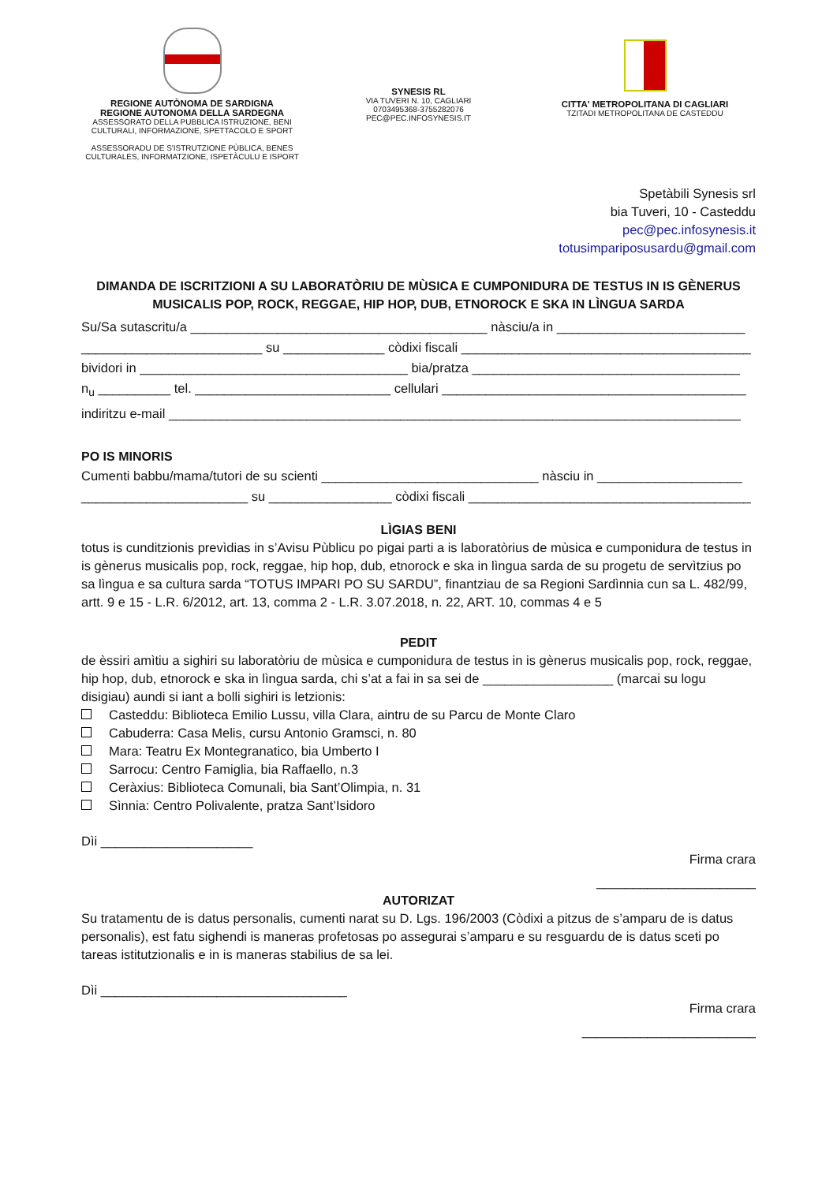REGIONE AUTÒNOMA DE SARDIGNA
REGIONE AUTONOMA DELLA SARDEGNA
ASSESSORATO DELLA PUBBLICA ISTRUZIONE, BENI
CULTURALI, INFORMAZIONE, SPETTACOLO E SPORT
ASSESSORADU DE S'ISTRUTZIONE PÙBLICA, BENES
CULTURALES, INFORMATZIONE, ISPETÀCULU E ISPORT
SYNESIS RL
VIA TUVERI N. 10, CAGLIARI
0703495368-3755282076
PEC@PEC.INFOSYNESIS.IT
CITTA' METROPOLITANA DI CAGLIARI
TZITADI METROPOLITANA DE CASTEDDU
Spetàbili Synesis srl
bia Tuveri, 10 - Casteddu
pec@pec.infosynesis.it
totusimpariposusardu@gmail.com
DIMANDA DE ISCRITZIONI A SU LABORATÒRIU DE MÙSICA E CUMPONIDURA DE TESTUS IN IS GÈNERUS MUSICALIS POP, ROCK, REGGAE, HIP HOP, DUB, ETNOROCK E SKA IN LÌNGUA SARDA
Su/Sa sutascritu/a _________________________________________ nàsciu/a in __________________________
_________________________ su ______________ còdixi fiscali ________________________________________
bividori in _____________________________________ bia/pratza _____________________________________
n<sub>u</sub> __________ tel. ___________________________ cellulari __________________________________________
indiritzu e-mail _______________________________________________________________________________
PO IS MINORIS
Cumenti babbu/mama/tutori de su scienti ______________________________ nàsciu in ____________________
_______________________ su _________________ còdixi fiscali _______________________________________
LÌGIAS BENI
totus is cunditzionis prevìdias in s’Avisu Pùblicu po pigai parti a is laboratòrius de mùsica e cumponidura de testus in is gènerus musicalis pop, rock, reggae, hip hop, dub, etnorock e ska in lìngua sarda de su progetu de servìtzius po sa lìngua e sa cultura sarda “TOTUS IMPARI PO SU SARDU”, finantziau de sa Regioni Sardìnnia cun sa L. 482/99, artt. 9 e 15 - L.R. 6/2012, art. 13, comma 2 - L.R. 3.07.2018, n. 22, ART. 10, commas 4 e 5
PEDIT
de èssiri amìtiu a sighiri su laboratòriu de mùsica e cumponidura de testus in is gènerus musicalis pop, rock, reggae, hip hop, dub, etnorock e ska in lìngua sarda, chi s’at a fai in sa sei de __________________ (marcai su logu disigiau) aundi si iant a bolli sighiri is letzionis:
Casteddu: Biblioteca Emilio Lussu, villa Clara, aintru de su Parcu de Monte Claro
Cabuderra: Casa Melis, cursu Antonio Gramsci, n. 80
Mara: Teatru Ex Montegranatico, bia Umberto I
Sarrocu: Centro Famiglia, bia Raffaello, n.3
Ceràxius: Biblioteca Comunali, bia Sant’Olimpia, n. 31
Sìnnia: Centro Polivalente, pratza Sant’Isidoro
Dìi _____________________
Firma crara
______________________
AUTORIZAT
Su tratamentu de is datus personalis, cumenti narat su D. Lgs. 196/2003 (Còdixi a pitzus de s’amparu de is datus personalis), est fatu sighendi is maneras profetosas po assegurai s’amparu e su resguardu de is datus sceti po tareas istitutzionalis e in is maneras stabilius de sa lei.
Dìi __________________________________
Firma crara
________________________